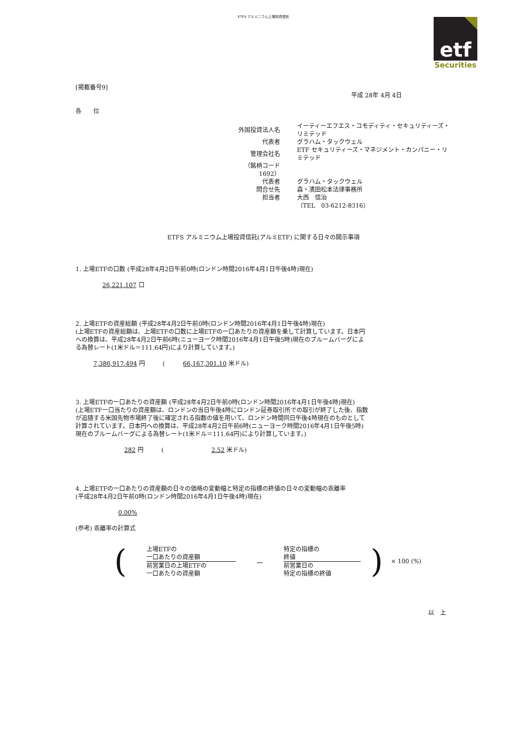ETFS アルミニウム上場投資信託
etf
Securities
[掲載番号9]
平成 28年 4月 4日
各　　位
| 外国投資法人名 | イーティーエフエス・コモディティ・セキュリティーズ・リミテッド |
| 代表者 | グラハム・タックウェル |
| 管理会社名 | ETF セキュリティーズ・マネジメント・カンパニー・リミテッド |
| （銘柄コード 1692） | |
| 代表者 | グラハム・タックウェル |
| 問合せ先 | 森・濱田松本法律事務所 |
| 担当者 | 大西 信治 |
| | （TEL 03-6212-8316） |
ETFS アルミニウム上場投資信託(アルミETF) に関する日々の開示事項
1. 上場ETFの口数 (平成28年4月2日午前0時(ロンドン時間2016年4月1日午後4時)現在)
26,221,107 口
2. 上場ETFの資産総額 (平成28年4月2日午前0時(ロンドン時間2016年4月1日午後4時)現在)
(上場ETFの資産総額は、上場ETFの口数に上場ETFの一口あたりの資産額を乗して計算しています。日本円
への換算は、平成28年4月2日午前6時(ニューヨーク時間2016年4月1日午後5時)現在のブルームバーグによ
る為替レート(1米ドル＝111.64円)により計算しています。)
7,386,917,494 円　　　(　　　66,167,301.10 米ドル)
3. 上場ETFの一口あたりの資産額 (平成28年4月2日午前0時(ロンドン時間2016年4月1日午後4時)現在)
(上場ETF一口当たりの資産額は、ロンドンの当日午後4時にロンドン証券取引所での取引が終了した後、指数
が追随する米国先物市場終了後に確定される指数の値を用いて、ロンドン時間同日午後4時現在のものとして
計算されています。日本円への換算は、平成28年4月2日午前6時(ニューヨーク時間2016年4月1日午後5時)
現在のブルームバーグによる為替レート(1米ドル＝111.64円)により計算しています。)
282 円　　　(　　　　　　　　2.52 米ドル)
4. 上場ETFの一口あたりの資産額の日々の価格の変動幅と特定の指標の終値の日々の変動幅の乖離率
(平成28年4月2日午前0時(ロンドン時間2016年4月1日午後4時)現在)
0.00%
(参考) 乖離率の計算式
(
上場ETFの
一口あたりの資産額
前営業日の上場ETFの
一口あたりの資産額
－
特定の指標の
終値
前営業日の
特定の指標の終値
) × 100 (%)
以　上